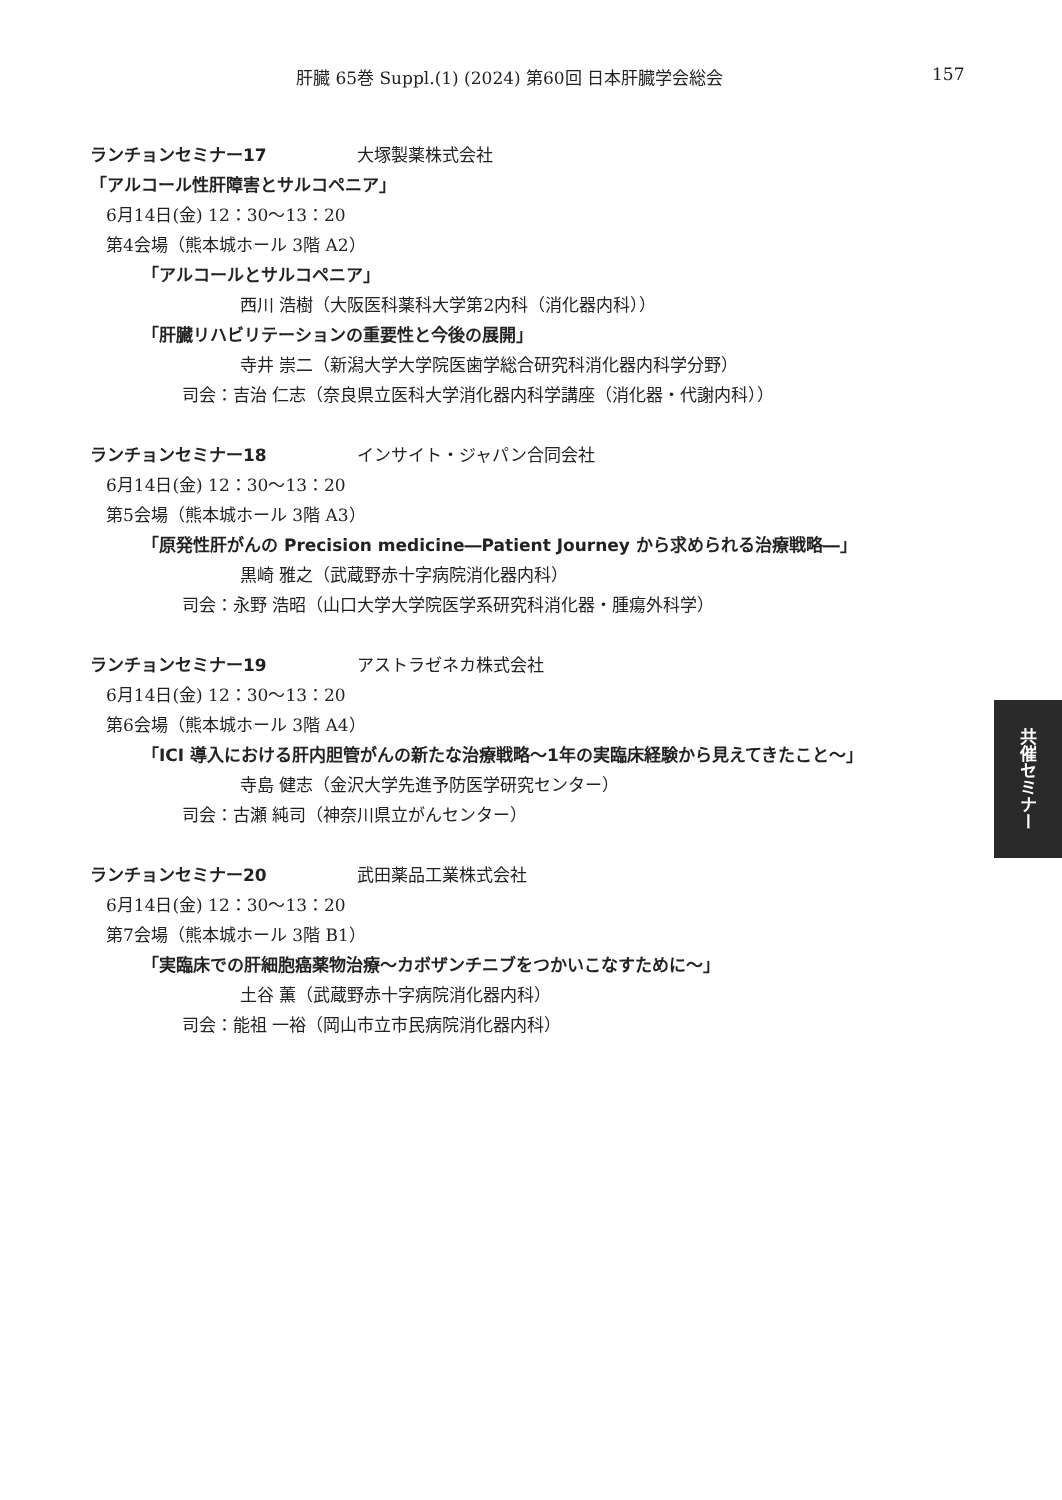肝臓 65巻 Suppl.(1) (2024) 第60回 日本肝臓学会総会 157
ランチョンセミナー17 大塚製薬株式会社
「アルコール性肝障害とサルコペニア」
6月14日(金) 12：30〜13：20
第4会場（熊本城ホール 3階 A2）
「アルコールとサルコペニア」
西川 浩樹（大阪医科薬科大学第2内科（消化器内科））
「肝臓リハビリテーションの重要性と今後の展開」
寺井 崇二（新潟大学大学院医歯学総合研究科消化器内科学分野）
司会：吉治 仁志（奈良県立医科大学消化器内科学講座（消化器・代謝内科））
ランチョンセミナー18 インサイト・ジャパン合同会社
6月14日(金) 12：30〜13：20
第5会場（熊本城ホール 3階 A3）
「原発性肝がんの Precision medicine―Patient Journey から求められる治療戦略―」
黒崎 雅之（武蔵野赤十字病院消化器内科）
司会：永野 浩昭（山口大学大学院医学系研究科消化器・腫瘍外科学）
ランチョンセミナー19 アストラゼネカ株式会社
6月14日(金) 12：30〜13：20
第6会場（熊本城ホール 3階 A4）
「ICI 導入における肝内胆管がんの新たな治療戦略〜1年の実臨床経験から見えてきたこと〜」
寺島 健志（金沢大学先進予防医学研究センター）
司会：古瀬 純司（神奈川県立がんセンター）
ランチョンセミナー20 武田薬品工業株式会社
6月14日(金) 12：30〜13：20
第7会場（熊本城ホール 3階 B1）
「実臨床での肝細胞癌薬物治療〜カボザンチニブをつかいこなすために〜」
土谷 薫（武蔵野赤十字病院消化器内科）
司会：能祖 一裕（岡山市立市民病院消化器内科）
共催セミナー